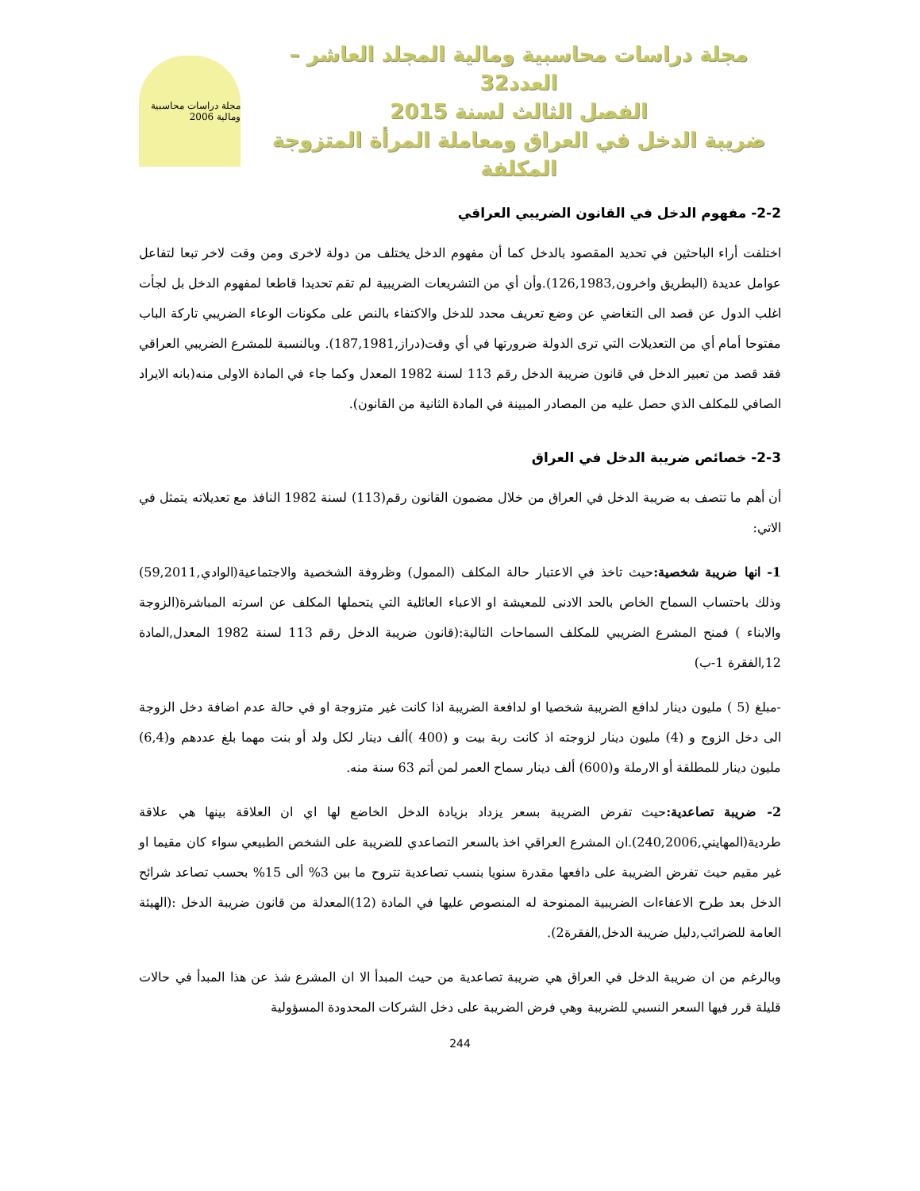مجلة دراسات محاسبية ومالية المجلد العاشر – العدد32
الفصل الثالث لسنة 2015
ضريبة الدخل في العراق ومعاملة المرأة المتزوجة المكلفة
مجلة دراسات محاسبية ومالية 2006
2-2- مفهوم الدخل في القانون الضريبي العراقي
اختلفت أراء الباحثين في تحديد المقصود بالدخل كما أن مفهوم الدخل يختلف من دولة لاخرى ومن وقت لاخر تبعا لتفاعل عوامل عديدة (البطريق واخرون,126,1983).وأن أي من التشريعات الضريبية لم تقم تحديدا قاطعا لمفهوم الدخل بل لجأت اغلب الدول عن قصد الى التغاضي عن وضع تعريف محدد للدخل والاكتفاء بالنص على مكونات الوعاء الضريبي تاركة الباب مفتوحا أمام أي من التعديلات التي ترى الدولة ضرورتها في أي وقت(دراز,187,1981). وبالنسبة للمشرع الضريبي العراقي فقد قصد من تعبير الدخل في قانون ضريبة الدخل رقم 113 لسنة 1982 المعدل وكما جاء في المادة الاولى منه(بانه الايراد الصافي للمكلف الذي حصل عليه من المصادر المبينة في المادة الثانية من القانون).
2-3- خصائص ضريبة الدخل في العراق
أن أهم ما تتصف به ضريبة الدخل في العراق من خلال مضمون القانون رقم(113) لسنة 1982 النافذ مع تعديلاته يتمثل في الاتي:
1- انها ضريبة شخصية: حيث تاخذ في الاعتبار حالة المكلف (الممول) وظروفة الشخصية والاجتماعية(الوادي,59,2011) وذلك باحتساب السماح الخاص بالحد الادنى للمعيشة او الاعباء العائلية التي يتحملها المكلف عن اسرته المباشرة(الزوجة والابناء ) فمنح المشرع الضريبي للمكلف السماحات التالية:(قانون ضريبة الدخل رقم 113 لسنة 1982 المعدل,المادة 12,الفقرة 1-ب)
-مبلغ (5 ) مليون دينار لدافع الضريبة شخصيا او لدافعة الضريبة اذا كانت غير متزوجة او في حالة عدم اضافة دخل الزوجة الى دخل الزوج و (4) مليون دينار لزوجته اذ كانت ربة بيت و (400 )ألف دينار لكل ولد أو بنت مهما بلغ عددهم و(6,4) مليون دينار للمطلقة أو الارملة و(600) ألف دينار سماح العمر لمن أتم 63 سنة منه.
2- ضريبة تصاعدية: حيث تفرض الضريبة بسعر يزداد بزيادة الدخل الخاضع لها اي ان العلاقة بينها هي علاقة طردية(المهايني,240,2006).ان المشرع العراقي اخذ بالسعر التصاعدي للضريبة على الشخص الطبيعي سواء كان مقيما او غير مقيم حيث تفرض الضريبة على دافعها مقدرة سنويا بنسب تصاعدية تتروح ما بين 3% ألى 15% بحسب تصاعد شرائح الدخل بعد طرح الاعفاءات الضريبية الممنوحة له المنصوص عليها في المادة (12)المعدلة من قانون ضريبة الدخل :(الهيئة العامة للضرائب,دليل ضريبة الدخل,الفقرة2).
وبالرغم من ان ضريبة الدخل في العراق هي ضريبة تصاعدية من حيث المبدأ الا ان المشرع شذ عن هذا المبدأ في حالات قليلة قرر فيها السعر النسبي للضريبة وهي فرض الضريبة على دخل الشركات المحدودة المسؤولية
244